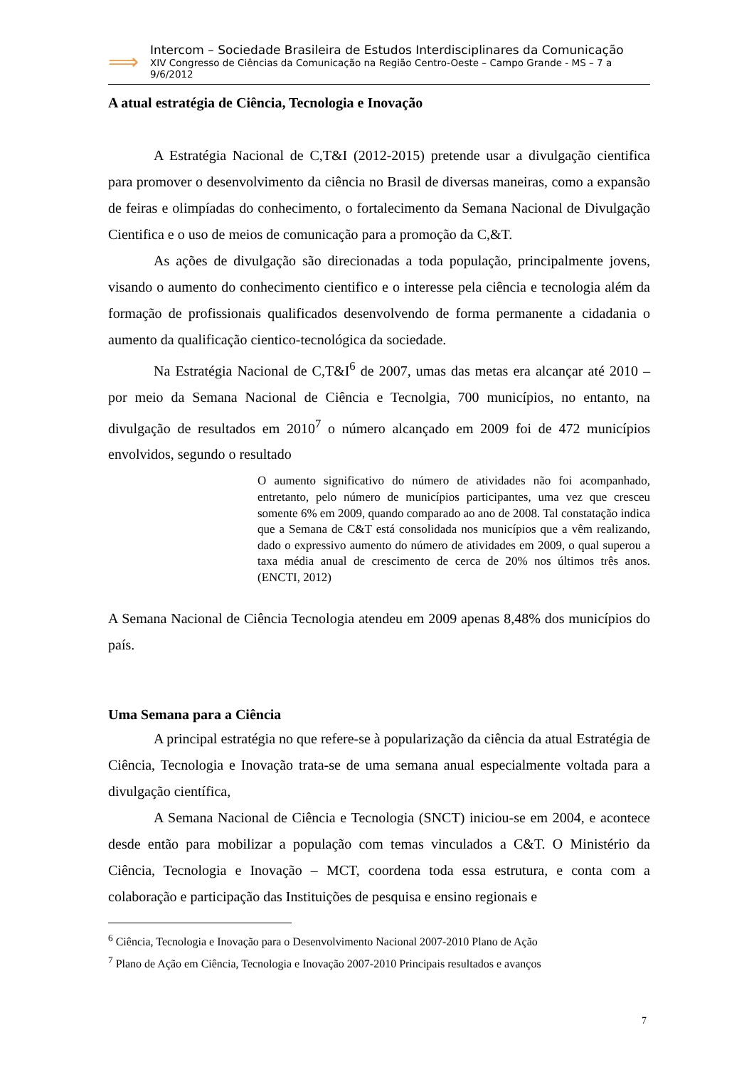⟹
Intercom – Sociedade Brasileira de Estudos Interdisciplinares da Comunicação
XIV Congresso de Ciências da Comunicação na Região Centro-Oeste – Campo Grande - MS – 7 a 9/6/2012
A atual estratégia de Ciência, Tecnologia e Inovação
A Estratégia Nacional de C,T&I (2012-2015) pretende usar a divulgação cientifica para promover o desenvolvimento da ciência no Brasil de diversas maneiras, como a expansão de feiras e olimpíadas do conhecimento, o fortalecimento da Semana Nacional de Divulgação Cientifica e o uso de meios de comunicação para a promoção da C,&T.
As ações de divulgação são direcionadas a toda população, principalmente jovens, visando o aumento do conhecimento cientifico e o interesse pela ciência e tecnologia além da formação de profissionais qualificados desenvolvendo de forma permanente a cidadania o aumento da qualificação cientico-tecnológica da sociedade.
Na Estratégia Nacional de C,T&I<sup>6</sup> de 2007, umas das metas era alcançar até 2010 – por meio da Semana Nacional de Ciência e Tecnolgia, 700 municípios, no entanto, na divulgação de resultados em 2010<sup>7</sup> o número alcançado em 2009 foi de 472 municípios envolvidos, segundo o resultado
O aumento significativo do número de atividades não foi acompanhado, entretanto, pelo número de municípios participantes, uma vez que cresceu somente 6% em 2009, quando comparado ao ano de 2008. Tal constatação indica que a Semana de C&T está consolidada nos municípios que a vêm realizando, dado o expressivo aumento do número de atividades em 2009, o qual superou a taxa média anual de crescimento de cerca de 20% nos últimos três anos. (ENCTI, 2012)
A Semana Nacional de Ciência Tecnologia atendeu em 2009 apenas 8,48% dos municípios do país.
Uma Semana para a Ciência
A principal estratégia no que refere-se à popularização da ciência da atual Estratégia de Ciência, Tecnologia e Inovação trata-se de uma semana anual especialmente voltada para a divulgação científica,
A Semana Nacional de Ciência e Tecnologia (SNCT) iniciou-se em 2004, e acontece desde então para mobilizar a população com temas vinculados a C&T. O Ministério da Ciência, Tecnologia e Inovação – MCT, coordena toda essa estrutura, e conta com a colaboração e participação das Instituições de pesquisa e ensino regionais e
<sup>6</sup> Ciência, Tecnologia e Inovação para o Desenvolvimento Nacional 2007-2010 Plano de Ação
<sup>7</sup> Plano de Ação em Ciência, Tecnologia e Inovação 2007-2010 Principais resultados e avanços
7